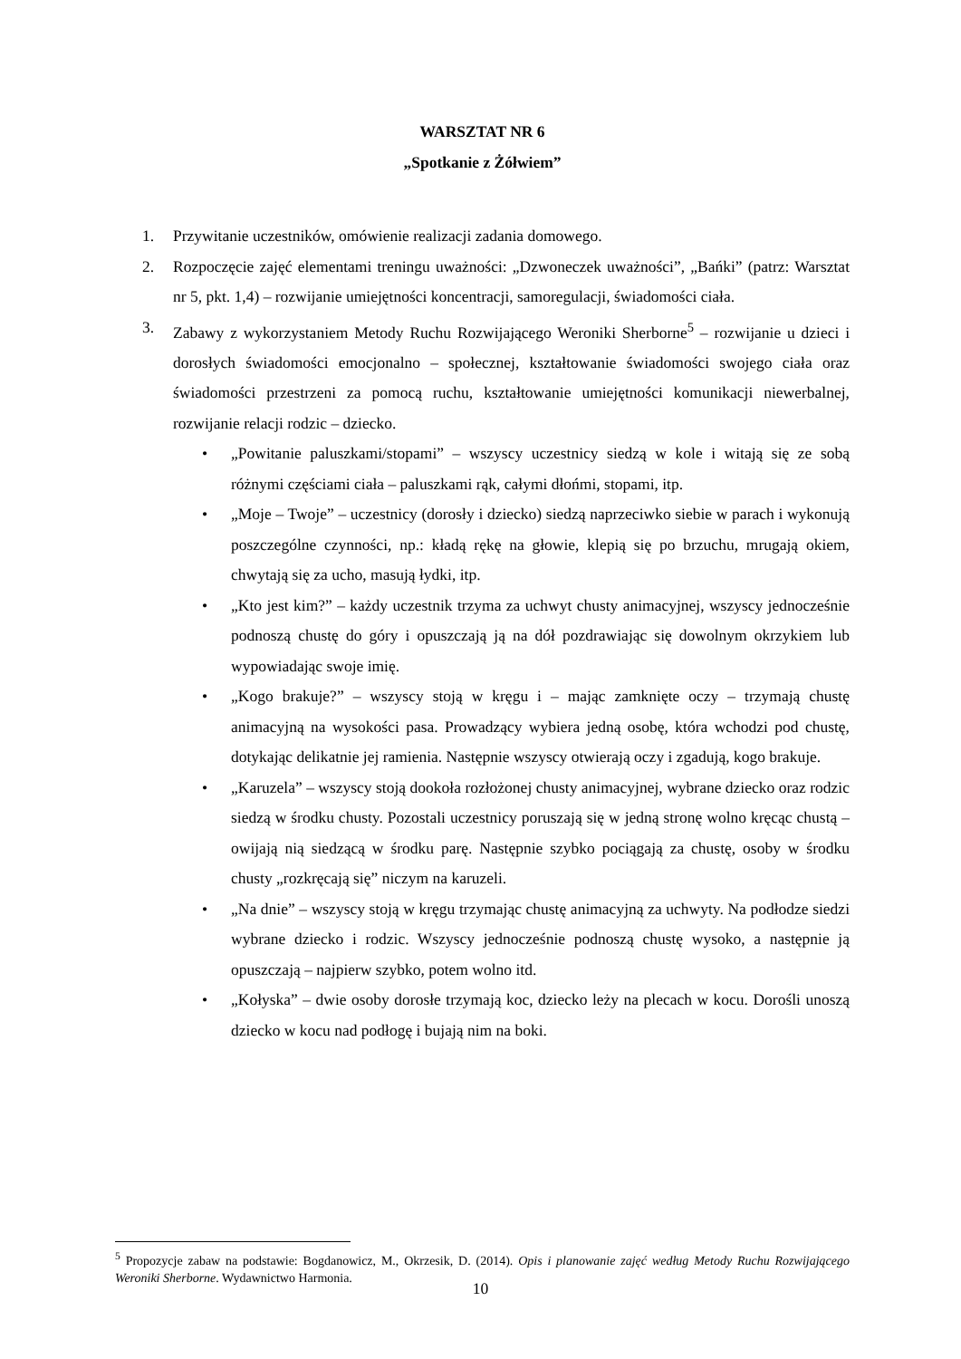WARSZTAT NR 6
„Spotkanie z Żółwiem”
1. Przywitanie uczestników, omówienie realizacji zadania domowego.
2. Rozpoczęcie zajęć elementami treningu uważności: „Dzwoneczek uważności”, „Bańki” (patrz: Warsztat nr 5, pkt. 1,4) – rozwijanie umiejętności koncentracji, samoregulacji, świadomości ciała.
3. Zabawy z wykorzystaniem Metody Ruchu Rozwijającego Weroniki Sherborne<sup>5</sup> – rozwijanie u dzieci i dorosłych świadomości emocjonalno – społecznej, kształtowanie świadomości swojego ciała oraz świadomości przestrzeni za pomocą ruchu, kształtowanie umiejętności komunikacji niewerbalnej, rozwijanie relacji rodzic – dziecko.
• „Powitanie paluszkami/stopami” – wszyscy uczestnicy siedzą w kole i witają się ze sobą różnymi częściami ciała – paluszkami rąk, całymi dłońmi, stopami, itp.
• „Moje – Twoje” – uczestnicy (dorosły i dziecko) siedzą naprzeciwko siebie w parach i wykonują poszczególne czynności, np.: kładą rękę na głowie, klepią się po brzuchu, mrugają okiem, chwytają się za ucho, masują łydki, itp.
• „Kto jest kim?” – każdy uczestnik trzyma za uchwyt chusty animacyjnej, wszyscy jednocześnie podnoszą chustę do góry i opuszczają ją na dół pozdrawiając się dowolnym okrzykiem lub wypowiadając swoje imię.
• „Kogo brakuje?” – wszyscy stoją w kręgu i – mając zamknięte oczy – trzymają chustę animacyjną na wysokości pasa. Prowadzący wybiera jedną osobę, która wchodzi pod chustę, dotykając delikatnie jej ramienia. Następnie wszyscy otwierają oczy i zgadują, kogo brakuje.
• „Karuzela” – wszyscy stoją dookoła rozłożonej chusty animacyjnej, wybrane dziecko oraz rodzic siedzą w środku chusty. Pozostali uczestnicy poruszają się w jedną stronę wolno kręcąc chustą – owijają nią siedzącą w środku parę. Następnie szybko pociągają za chustę, osoby w środku chusty „rozkręcają się” niczym na karuzeli.
• „Na dnie” – wszyscy stoją w kręgu trzymając chustę animacyjną za uchwyty. Na podłodze siedzi wybrane dziecko i rodzic. Wszyscy jednocześnie podnoszą chustę wysoko, a następnie ją opuszczają – najpierw szybko, potem wolno itd.
• „Kołyska” – dwie osoby dorosłe trzymają koc, dziecko leży na plecach w kocu. Dorośli unoszą dziecko w kocu nad podłogę i bujają nim na boki.
<sup>5</sup> Propozycje zabaw na podstawie: Bogdanowicz, M., Okrzesik, D. (2014). Opis i planowanie zajęć według Metody Ruchu Rozwijającego Weroniki Sherborne. Wydawnictwo Harmonia.
10